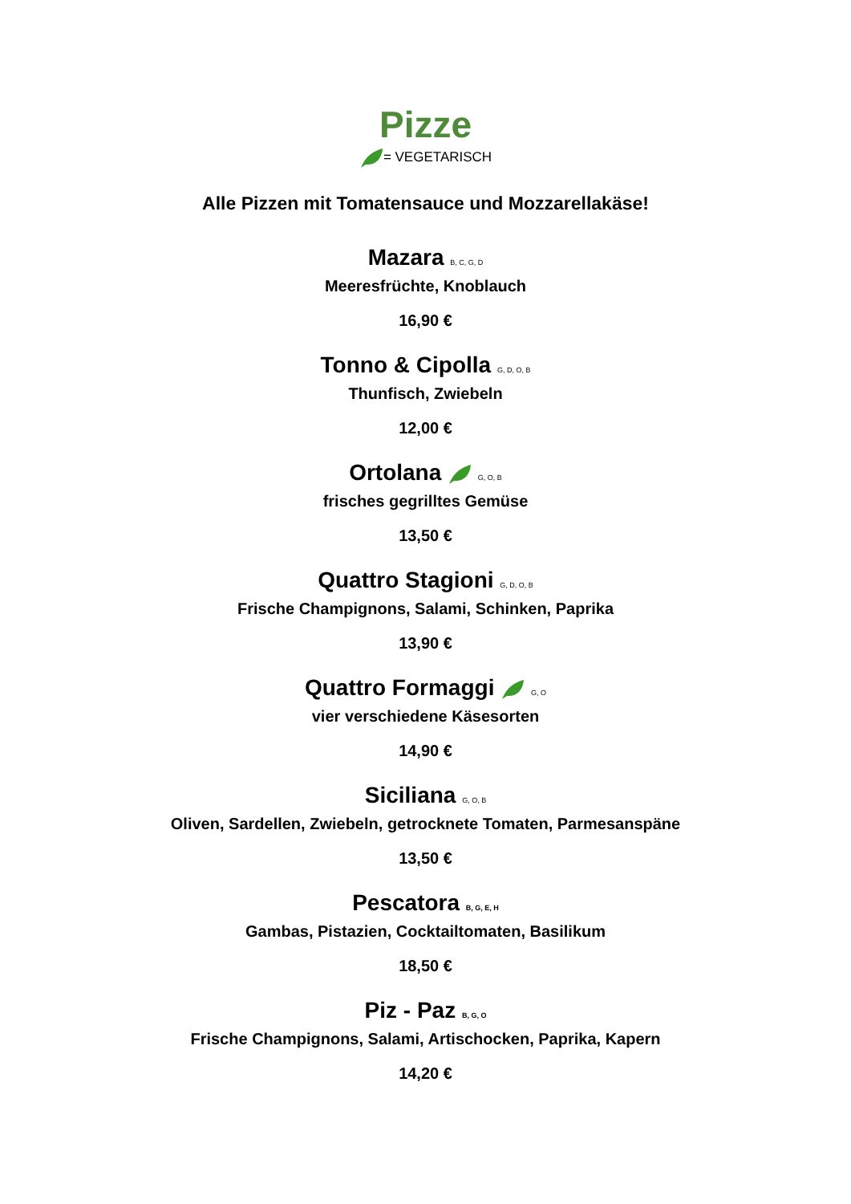Pizze
= VEGETARISCH
Alle Pizzen mit Tomatensauce und Mozzarellakäse!
Mazara B, C, G, D
Meeresfrüchte, Knoblauch
16,90 €
Tonno & Cipolla G, D, O, B
Thunfisch, Zwiebeln
12,00 €
Ortolana G, O, B
frisches gegrilltes Gemüse
13,50 €
Quattro Stagioni G, D, O, B
Frische Champignons, Salami, Schinken, Paprika
13,90 €
Quattro Formaggi G, O
vier verschiedene Käsesorten
14,90 €
Siciliana G, O, B
Oliven, Sardellen, Zwiebeln, getrocknete Tomaten, Parmesanspäne
13,50 €
Pescatora B, G, E, H
Gambas, Pistazien, Cocktailtomaten, Basilikum
18,50 €
Piz - Paz B, G, O
Frische Champignons, Salami, Artischocken, Paprika, Kapern
14,20 €